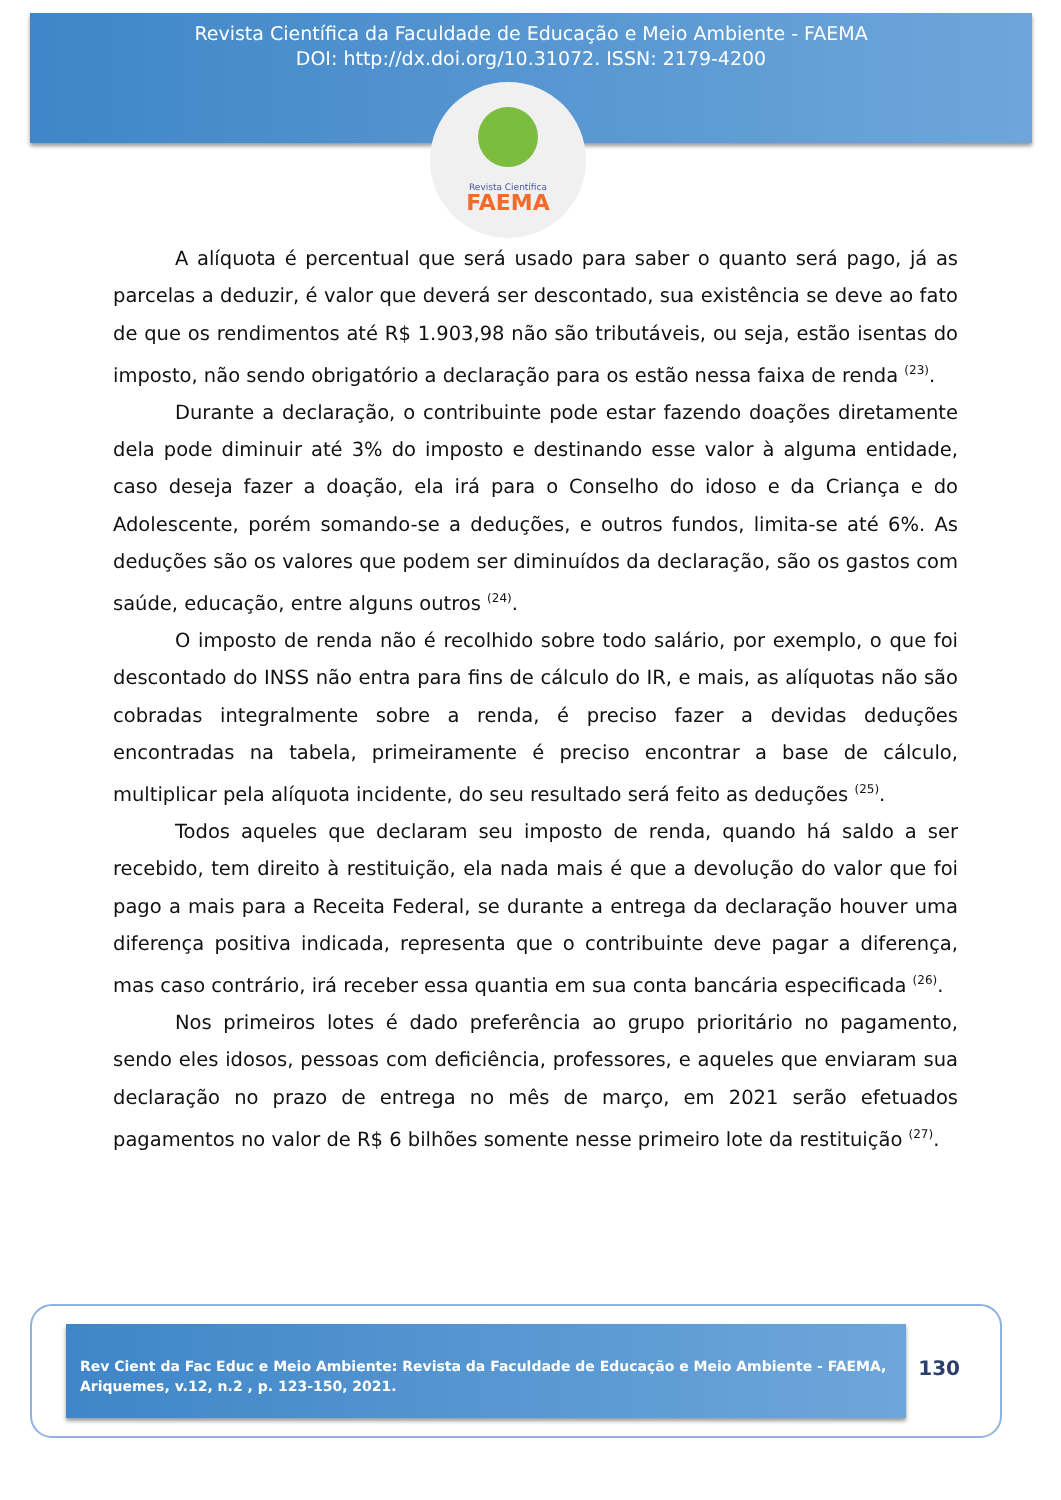Revista Científica da Faculdade de Educação e Meio Ambiente - FAEMA
DOI: http://dx.doi.org/10.31072. ISSN: 2179-4200
Revista Científica
FAEMA
A alíquota é percentual que será usado para saber o quanto será pago, já as parcelas a deduzir, é valor que deverá ser descontado, sua existência se deve ao fato de que os rendimentos até R$ 1.903,98 não são tributáveis, ou seja, estão isentas do imposto, não sendo obrigatório a declaração para os estão nessa faixa de renda <sup>(23)</sup>.
Durante a declaração, o contribuinte pode estar fazendo doações diretamente dela pode diminuir até 3% do imposto e destinando esse valor à alguma entidade, caso deseja fazer a doação, ela irá para o Conselho do idoso e da Criança e do Adolescente, porém somando-se a deduções, e outros fundos, limita-se até 6%. As deduções são os valores que podem ser diminuídos da declaração, são os gastos com saúde, educação, entre alguns outros <sup>(24)</sup>.
O imposto de renda não é recolhido sobre todo salário, por exemplo, o que foi descontado do INSS não entra para fins de cálculo do IR, e mais, as alíquotas não são cobradas integralmente sobre a renda, é preciso fazer a devidas deduções encontradas na tabela, primeiramente é preciso encontrar a base de cálculo, multiplicar pela alíquota incidente, do seu resultado será feito as deduções <sup>(25)</sup>.
Todos aqueles que declaram seu imposto de renda, quando há saldo a ser recebido, tem direito à restituição, ela nada mais é que a devolução do valor que foi pago a mais para a Receita Federal, se durante a entrega da declaração houver uma diferença positiva indicada, representa que o contribuinte deve pagar a diferença, mas caso contrário, irá receber essa quantia em sua conta bancária especificada <sup>(26)</sup>.
Nos primeiros lotes é dado preferência ao grupo prioritário no pagamento, sendo eles idosos, pessoas com deficiência, professores, e aqueles que enviaram sua declaração no prazo de entrega no mês de março, em 2021 serão efetuados pagamentos no valor de R$ 6 bilhões somente nesse primeiro lote da restituição <sup>(27)</sup>.
Rev Cient da Fac Educ e Meio Ambiente: Revista da Faculdade de Educação e Meio Ambiente - FAEMA, Ariquemes, v.12, n.2 , p. 123-150, 2021.
130